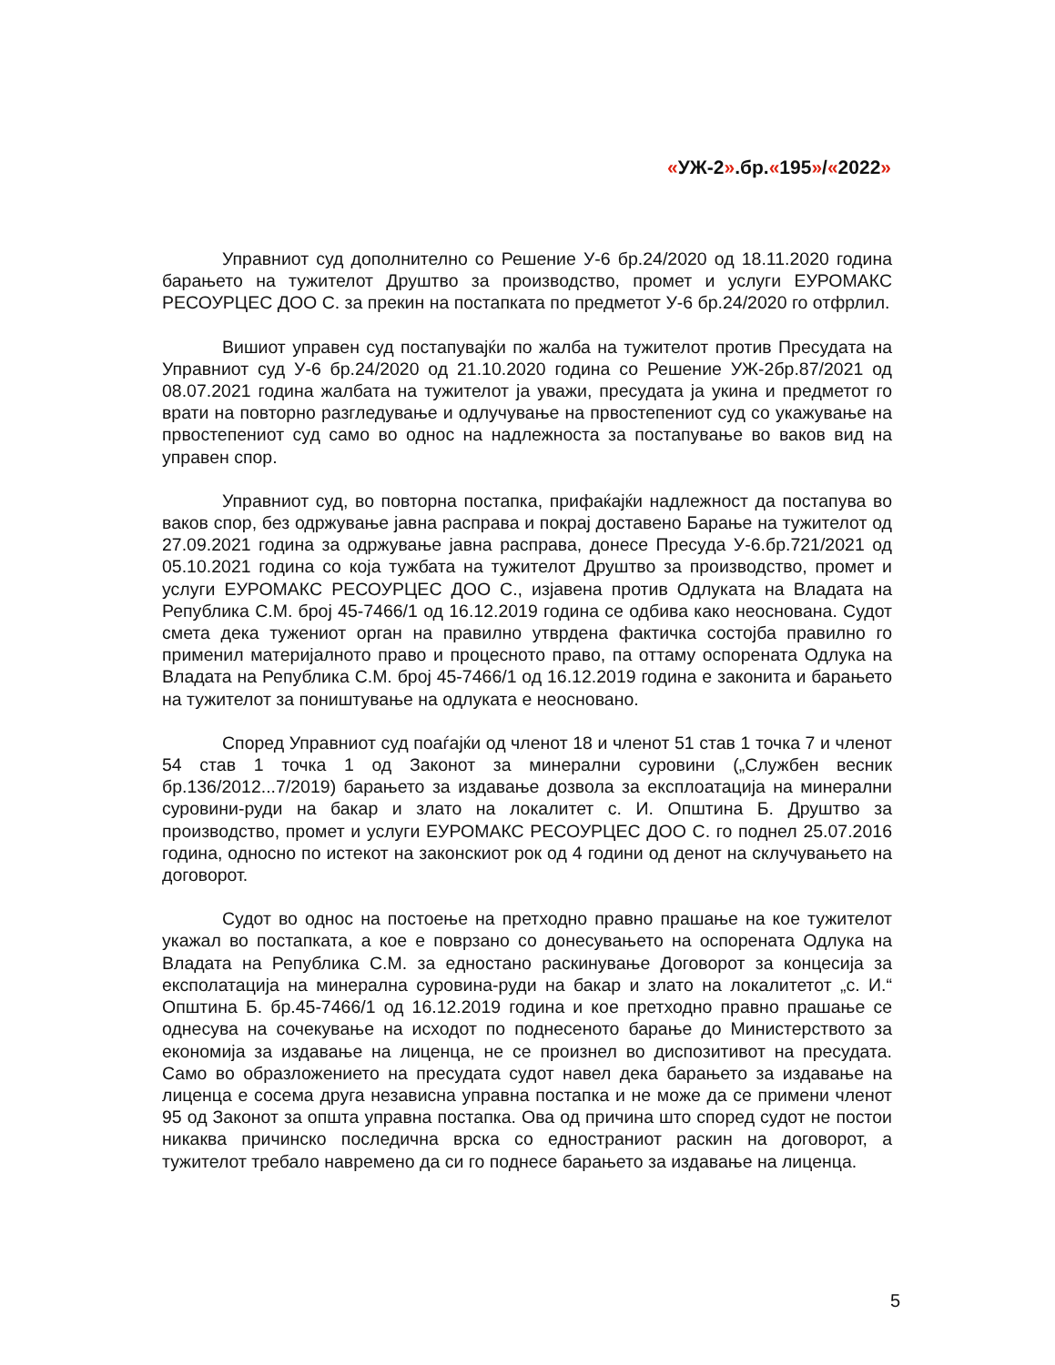«УЖ-2».бр.«195»/«2022»
Управниот суд дополнително со Решение У-6 бр.24/2020 од 18.11.2020 година барањето на тужителот Друштво за производство, промет и услуги ЕУРОМАКС РЕСОУРЦЕС ДОО С. за прекин на постапката по предметот У-6 бр.24/2020 го отфрлил.
Вишиот управен суд постапувајќи по жалба на тужителот против Пресудата на Управниот суд У-6 бр.24/2020 од 21.10.2020 година со Решение УЖ-2бр.87/2021 од 08.07.2021 година жалбата на тужителот ја уважи, пресудата ја укина и предметот го врати на повторно разгледување и одлучување на првостепениот суд со укажување на првостепениот суд само во однос на надлежноста за постапување во ваков вид на управен спор.
Управниот суд, во повторна постапка, прифаќајќи надлежност да постапува во ваков спор, без одржување јавна расправа и покрај доставено Барање на тужителот од 27.09.2021 година за одржување јавна расправа, донесе Пресуда У-6.бр.721/2021 од 05.10.2021 година со која тужбата на тужителот Друштво за производство, промет и услуги ЕУРОМАКС РЕСОУРЦЕС ДОО С., изјавена против Одлуката на Владата на Република С.М. број 45-7466/1 од 16.12.2019 година се одбива како неоснована. Судот смета дека тужениот орган на правилно утврдена фактичка состојба правилно го применил материјалното право и процесното право, па оттаму оспорената Одлука на Владата на Република С.М. број 45-7466/1 од 16.12.2019 година е законита и барањето на тужителот за поништување на одлуката е неосновано.
Според Управниот суд поаѓајќи од членот 18 и членот 51 став 1 точка 7 и членот 54 став 1 точка 1 од Законот за минерални суровини („Службен весник бр.136/2012...7/2019) барањето за издавање дозвола за експлоатација на минерални суровини-руди на бакар и злато на локалитет с. И. Општина Б. Друштво за производство, промет и услуги ЕУРОМАКС РЕСОУРЦЕС ДОО С. го поднел 25.07.2016 година, односно по истекот на законскиот рок од 4 години од денот на склучувањето на договорот.
Судот во однос на постоење на претходно правно прашање на кое тужителот укажал во постапката, а кое е поврзано со донесувањето на оспорената Одлука на Владата на Република С.М. за едностано раскинување Договорот за концесија за експолатација на минерална суровина-руди на бакар и злато на локалитетот „с. И.“ Општина Б. бр.45-7466/1 од 16.12.2019 година и кое претходно правно прашање се однесува на сочекување на исходот по поднесеното барање до Министерството за економија за издавање на лиценца, не се произнел во диспозитивот на пресудата. Само во образложението на пресудата судот навел дека барањето за издавање на лиценца е сосема друга независна управна постапка и не може да се примени членот 95 од Законот за општа управна постапка. Ова од причина што според судот не постои никаква причинско последична врска со едностраниот раскин на договорот, а тужителот требало навремено да си го поднесе барањето за издавање на лиценца.
5